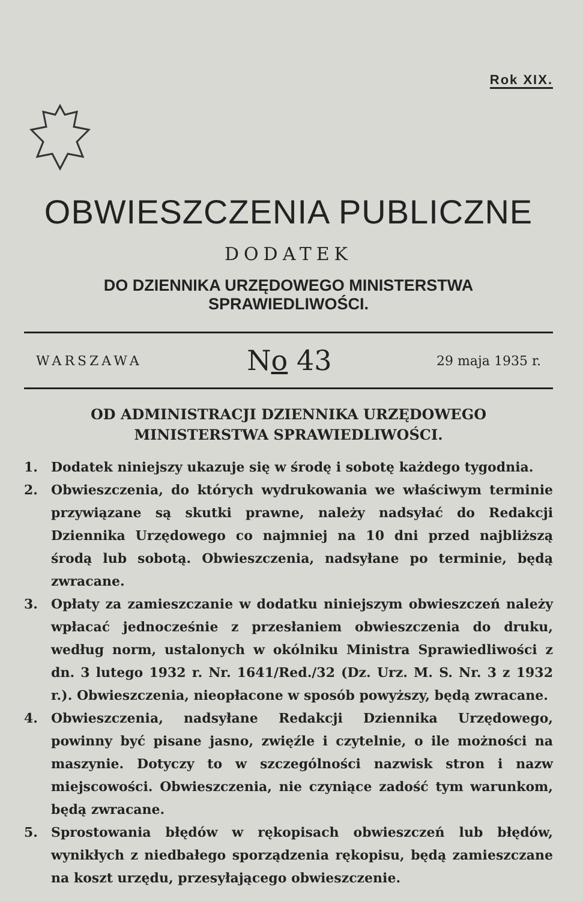Rok XIX.
OBWIESZCZENIA PUBLICZNE
DODATEK
DO DZIENNIKA URZĘDOWEGO MINISTERSTWA SPRAWIEDLIWOŚCI.
WARSZAWA No 43 29 maja 1935 r.
OD ADMINISTRACJI DZIENNIKA URZĘDOWEGO
MINISTERSTWA SPRAWIEDLIWOŚCI.
1. Dodatek niniejszy ukazuje się w środę i sobotę każdego tygodnia.
2. Obwieszczenia, do których wydrukowania we właściwym terminie przywiązane są skutki prawne, należy nadsyłać do Redakcji Dziennika Urzędowego co najmniej na 10 dni przed najbliższą środą lub sobotą. Obwieszczenia, nadsyłane po terminie, będą zwracane.
3. Opłaty za zamieszczanie w dodatku niniejszym obwieszczeń należy wpłacać jednocześnie z przesłaniem obwieszczenia do druku, według norm, ustalonych w okólniku Ministra Sprawiedliwości z dn. 3 lutego 1932 r. Nr. 1641/Red./32 (Dz. Urz. M. S. Nr. 3 z 1932 r.). Obwieszczenia, nieopłacone w sposób powyższy, będą zwracane.
4. Obwieszczenia, nadsyłane Redakcji Dziennika Urzędowego, powinny być pisane jasno, zwięźle i czytelnie, o ile możności na maszynie. Dotyczy to w szczególności nazwisk stron i nazw miejscowości. Obwieszczenia, nie czyniące zadość tym warunkom, będą zwracane.
5. Sprostowania błędów w rękopisach obwieszczeń lub błędów, wynikłych z niedbałego sporządzenia rękopisu, będą zamieszczane na koszt urzędu, przesyłającego obwieszczenie.